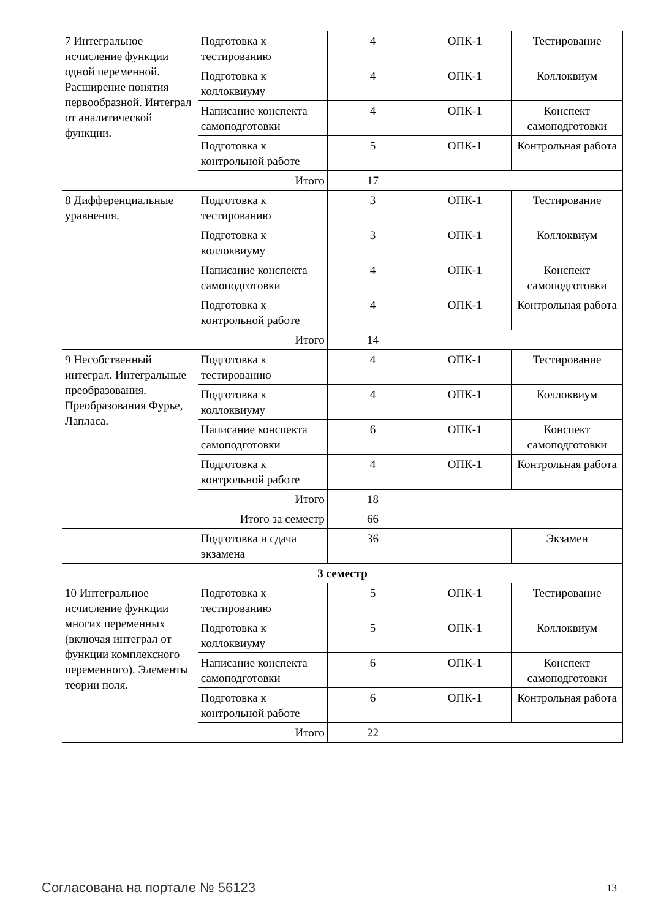| 7 Интегральное исчисление функции одной переменной. Расширение понятия первообразной. Интеграл от аналитической функции. | Подготовка к тестированию | 4 | ОПК-1 | Тестирование |
| | Подготовка к коллоквиуму | 4 | ОПК-1 | Коллоквиум |
| | Написание конспекта самоподготовки | 4 | ОПК-1 | Конспект самоподготовки |
| | Подготовка к контрольной работе | 5 | ОПК-1 | Контрольная работа |
| | Итого | 17 | | |
| 8 Дифференциальные уравнения. | Подготовка к тестированию | 3 | ОПК-1 | Тестирование |
| | Подготовка к коллоквиуму | 3 | ОПК-1 | Коллоквиум |
| | Написание конспекта самоподготовки | 4 | ОПК-1 | Конспект самоподготовки |
| | Подготовка к контрольной работе | 4 | ОПК-1 | Контрольная работа |
| | Итого | 14 | | |
| 9 Несобственный интеграл. Интегральные преобразования. Преобразования Фурье, Лапласа. | Подготовка к тестированию | 4 | ОПК-1 | Тестирование |
| | Подготовка к коллоквиуму | 4 | ОПК-1 | Коллоквиум |
| | Написание конспекта самоподготовки | 6 | ОПК-1 | Конспект самоподготовки |
| | Подготовка к контрольной работе | 4 | ОПК-1 | Контрольная работа |
| | Итого | 18 | | |
| Итого за семестр | | 66 | | |
| | Подготовка и сдача экзамена | 36 | | Экзамен |
| 3 семестр | | | | |
| 10 Интегральное исчисление функции многих переменных (включая интеграл от функции комплексного переменного). Элементы теории поля. | Подготовка к тестированию | 5 | ОПК-1 | Тестирование |
| | Подготовка к коллоквиуму | 5 | ОПК-1 | Коллоквиум |
| | Написание конспекта самоподготовки | 6 | ОПК-1 | Конспект самоподготовки |
| | Подготовка к контрольной работе | 6 | ОПК-1 | Контрольная работа |
| | Итого | 22 | | |
Согласована на портале № 56123 13